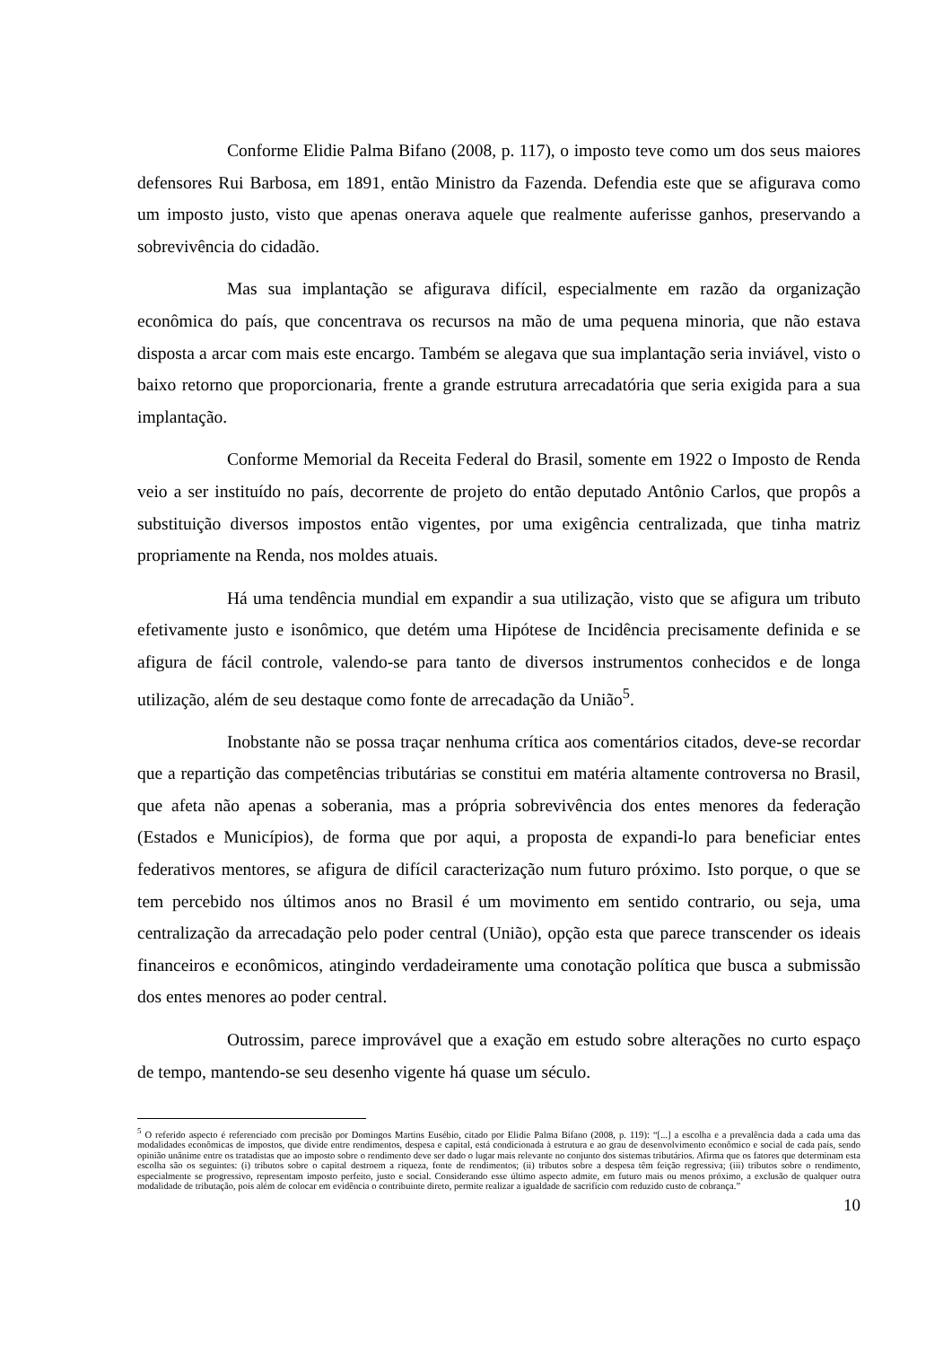Conforme Elidie Palma Bifano (2008, p. 117), o imposto teve como um dos seus maiores defensores Rui Barbosa, em 1891, então Ministro da Fazenda. Defendia este que se afigurava como um imposto justo, visto que apenas onerava aquele que realmente auferisse ganhos, preservando a sobrevivência do cidadão.
Mas sua implantação se afigurava difícil, especialmente em razão da organização econômica do país, que concentrava os recursos na mão de uma pequena minoria, que não estava disposta a arcar com mais este encargo. Também se alegava que sua implantação seria inviável, visto o baixo retorno que proporcionaria, frente a grande estrutura arrecadatória que seria exigida para a sua implantação.
Conforme Memorial da Receita Federal do Brasil, somente em 1922 o Imposto de Renda veio a ser instituído no país, decorrente de projeto do então deputado Antônio Carlos, que propôs a substituição diversos impostos então vigentes, por uma exigência centralizada, que tinha matriz propriamente na Renda, nos moldes atuais.
Há uma tendência mundial em expandir a sua utilização, visto que se afigura um tributo efetivamente justo e isonômico, que detém uma Hipótese de Incidência precisamente definida e se afigura de fácil controle, valendo-se para tanto de diversos instrumentos conhecidos e de longa utilização, além de seu destaque como fonte de arrecadação da União<sup>5</sup>.
Inobstante não se possa traçar nenhuma crítica aos comentários citados, deve-se recordar que a repartição das competências tributárias se constitui em matéria altamente controversa no Brasil, que afeta não apenas a soberania, mas a própria sobrevivência dos entes menores da federação (Estados e Municípios), de forma que por aqui, a proposta de expandi-lo para beneficiar entes federativos mentores, se afigura de difícil caracterização num futuro próximo. Isto porque, o que se tem percebido nos últimos anos no Brasil é um movimento em sentido contrario, ou seja, uma centralização da arrecadação pelo poder central (União), opção esta que parece transcender os ideais financeiros e econômicos, atingindo verdadeiramente uma conotação política que busca a submissão dos entes menores ao poder central.
Outrossim, parece improvável que a exação em estudo sobre alterações no curto espaço de tempo, mantendo-se seu desenho vigente há quase um século.
<sup>5</sup> O referido aspecto é referenciado com precisão por Domingos Martins Eusébio, citado por Elidie Palma Bífano (2008, p. 119): “[...] a escolha e a prevalência dada a cada uma das modalidades econômicas de impostos, que divide entre rendimentos, despesa e capital, está condicionada à estrutura e ao grau de desenvolvimento econômico e social de cada país, sendo opinião unânime entre os tratadistas que ao imposto sobre o rendimento deve ser dado o lugar mais relevante no conjunto dos sistemas tributários. Afirma que os fatores que determinam esta escolha são os seguintes: (i) tributos sobre o capital destroem a riqueza, fonte de rendimentos; (ii) tributos sobre a despesa têm feição regressiva; (iii) tributos sobre o rendimento, especialmente se progressivo, representam imposto perfeito, justo e social. Considerando esse último aspecto admite, em futuro mais ou menos próximo, a exclusão de qualquer outra modalidade de tributação, pois além de colocar em evidência o contribuinte direto, permite realizar a igualdade de sacrifício com reduzido custo de cobrança.”
10